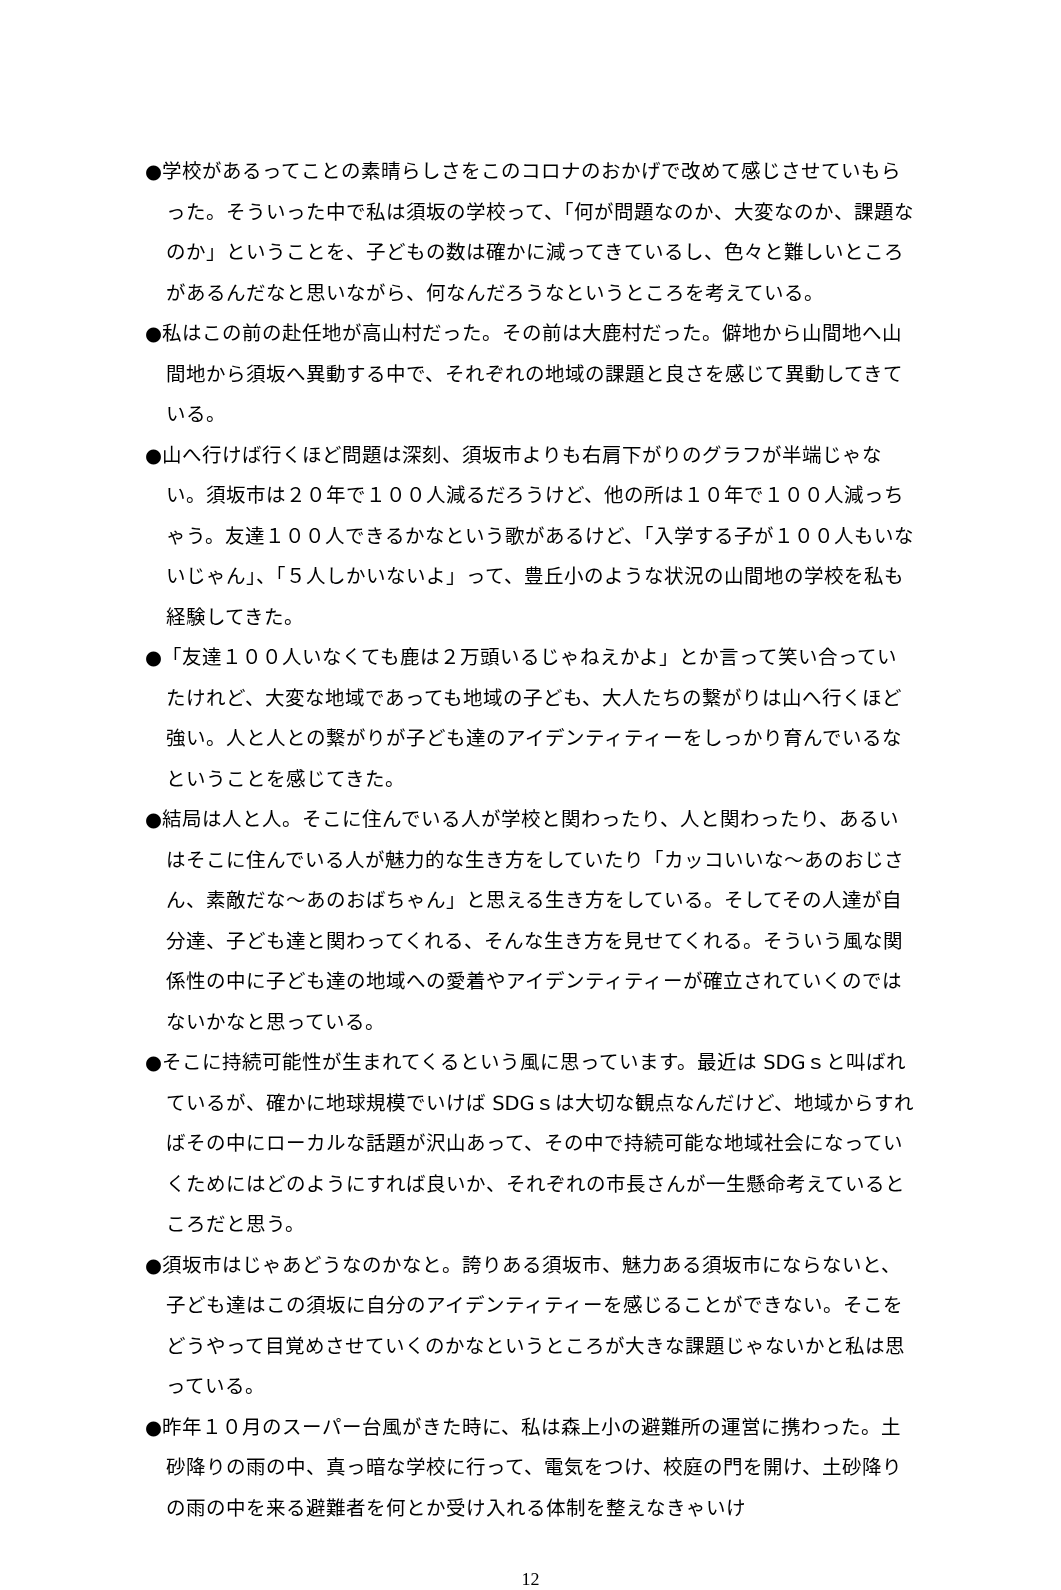●学校があるってことの素晴らしさをこのコロナのおかげで改めて感じさせていもらった。そういった中で私は須坂の学校って、「何が問題なのか、大変なのか、課題なのか」ということを、子どもの数は確かに減ってきているし、色々と難しいところがあるんだなと思いながら、何なんだろうなというところを考えている。
●私はこの前の赴任地が高山村だった。その前は大鹿村だった。僻地から山間地へ山間地から須坂へ異動する中で、それぞれの地域の課題と良さを感じて異動してきている。
●山へ行けば行くほど問題は深刻、須坂市よりも右肩下がりのグラフが半端じゃない。須坂市は２０年で１００人減るだろうけど、他の所は１０年で１００人減っちゃう。友達１００人できるかなという歌があるけど、「入学する子が１００人もいないじゃん」、「５人しかいないよ」って、豊丘小のような状況の山間地の学校を私も経験してきた。
●「友達１００人いなくても鹿は２万頭いるじゃねえかよ」とか言って笑い合っていたけれど、大変な地域であっても地域の子ども、大人たちの繋がりは山へ行くほど強い。人と人との繋がりが子ども達のアイデンティティーをしっかり育んでいるなということを感じてきた。
●結局は人と人。そこに住んでいる人が学校と関わったり、人と関わったり、あるいはそこに住んでいる人が魅力的な生き方をしていたり「カッコいいな～あのおじさん、素敵だな～あのおばちゃん」と思える生き方をしている。そしてその人達が自分達、子ども達と関わってくれる、そんな生き方を見せてくれる。そういう風な関係性の中に子ども達の地域への愛着やアイデンティティーが確立されていくのではないかなと思っている。
●そこに持続可能性が生まれてくるという風に思っています。最近は SDGｓと叫ばれているが、確かに地球規模でいけば SDGｓは大切な観点なんだけど、地域からすればその中にローカルな話題が沢山あって、その中で持続可能な地域社会になっていくためにはどのようにすれば良いか、それぞれの市長さんが一生懸命考えているところだと思う。
●須坂市はじゃあどうなのかなと。誇りある須坂市、魅力ある須坂市にならないと、子ども達はこの須坂に自分のアイデンティティーを感じることができない。そこをどうやって目覚めさせていくのかなというところが大きな課題じゃないかと私は思っている。
●昨年１０月のスーパー台風がきた時に、私は森上小の避難所の運営に携わった。土砂降りの雨の中、真っ暗な学校に行って、電気をつけ、校庭の門を開け、土砂降りの雨の中を来る避難者を何とか受け入れる体制を整えなきゃいけ
12